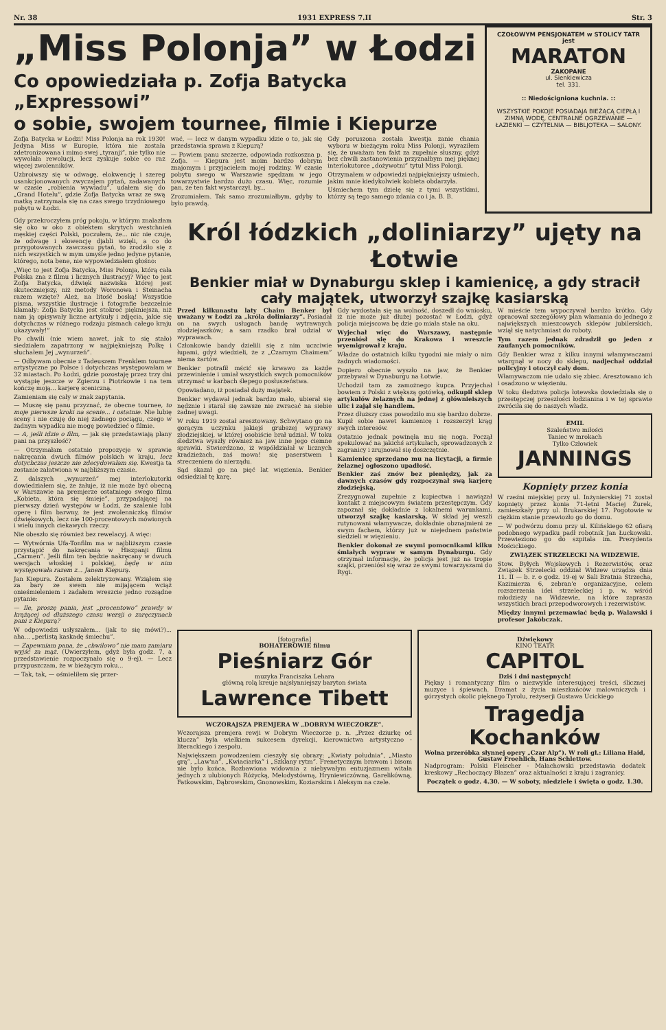Nr. 38 1931 EXPRESS 7.II Str. 3
„Miss Polonja” w Łodzi
Co opowiedziała p. Zofja Batycka „Expressowi”
o sobie, swojem tournee, filmie i Kiepurze
Zofja Batycka w Łodzi! Miss Polonja na rok 1930! Jedyna Miss w Europie, która nie została zdetronizowana i mimo swej „tyranji”, nie tylko nie wywołała rewolucji, lecz zyskuje sobie co raz więcej zwolenników.
Uzbroiwszy się w odwagę, elokwencję i szereg usankcjonowanych zwyczajem pytań, zadawanych w czasie „robienia wywiadu”, udałem się do „Grand Hotelu”, gdzie Zofja Batycka wraz ze swą matką zatrzymała się na czas swego trzydniowego pobytu w Łodzi.
wać, — lecz w danym wypadku idzie o to, jak się przedstawia sprawa z Kiepurą?
— Powiem panu szczerze, odpowiada rozkoszna p. Zofja. — Kiepura jest moim bardzo dobrym znajomym i przyjacielem mojej rodziny. W czasie pobytu swego w Warszawie spędzam w jego towarzystwie bardzo dużo czasu. Więc, rozumie pan, że ten fakt wystarczył, by...
Zrozumiałem. Tak samo zrozumiałbym, gdyby to było prawdą.
Gdy poruszona została kwestja zanie chania wyboru w bieżącym roku Miss Polonji, wyraziłem się, że uważam ten fakt za zupełnie słuszny, gdyż bez chwili zastanowienia przyznałbym mej pięknej interlokutorce „dożywotni” tytuł Miss Polonji.
Otrzymałem w odpowiedzi najpiękniejszy uśmiech, jakim mnie kiedykolwiek kobieta obdarzyła.
Uśmiechem tym dzielę się z tymi wszystkimi, którzy są tego samego zdania co i ja. B. B.
CZOŁOWYM PENSJONATEM w STOLICY TATR jest
MARATON
ZAKOPANE
ul. Sienkiewicza
tel. 331.
:: Niedościgniona kuchnia. ::
WSZYSTKIE POKOJE POSIADAJA BIEŻĄCĄ CIEPŁĄ I ZIMNĄ WODĘ, CENTRALNE OGRZEWANIE — ŁAZIENKI — CZYTELNIA — BIBLJOTEKA — SALONY.
Gdy przekroczyłem próg pokoju, w którym znalazłam się oko w oko z obiektem skrytych westchnień męskiej części Polski, poczułem, że... nic nie czuje, że odwagę i elowencję djabli wzięli, a co do przygotowanych zawczasu pytań, to zrodziło się z nich wszystkich w mym umyśle jedno jedyne pytanie, którego, nota bene, nie wypowiedziałem głośno:
„Więc to jest Zofja Batycka, Miss Polonja, którą cała Polska zna z filmu i licznych ilustracyj? Więc to jest Zofja Batycka, dźwięk nazwiska której jest skuteczniejszy, niż metody Woronowa i Steinacha razem wzięte? Ależ, na litość boską! Wszystkie pisma, wszystkie ilustracje i fotografie bezczelnie kłamały: Zofja Batycka jest stokroć piękniejsza, niż nam ją opisywały liczne artykuły i zdjęcia, jakie się dotychczas w różnego rodzaju pismach całego kraju ukazywały!”
Po chwili (nie wiem nawet, jak to się stało) siedziałem zapatrzony w najpiękniejszą Polkę i słuchałem Jej „wynurzeń”.
— Odbywam obecnie z Tadeuszem Frenklem tournee artystyczne po Polsce i dotychczas występowałam w 32 miastach. Po Łodzi, gdzie pozostaję przez trzy dni wystąpię jeszcze w Zgierzu i Piotrkowie i na tem kończę moją... karjerę sceniczną.
Zamieniam się cały w znak zapytania.
— Muszę się panu przyznać, że obecne tournee, to moje pierwsze kroki na scenie... i ostatnie. Nie lubię sceny i nie czuję do niej żadnego pociągu, czego w żadnym wypadku nie mogę powiedzieć o filmie.
— A, jeśli idzie o film, — jak się przedstawiają plany pani na przyszłość?
— Otrzymałam ostatnio propozycje w sprawie nakręcania dwuch filmów polskich w kraju, lecz dotychczas jeszcze nie zdecydowałam się. Kwestja ta zostanie załatwiona w najbliższym czasie.
Z dalszych „wynurzeń” mej interlokutorki dowiedziałem się, że żałuje, iż nie może być obecną w Warszawie na premjerze ostatniego swego filmu „Kobieta, która się śmieje”, przypadającej na pierwszy dzień występów w Łodzi, że szalenie lubi operę i film barwny, że jest zwolenniczką filmów dźwiękowych, lecz nie 100-procentowych mówionych i wielu innych ciekawych rzeczy.
Nie obeszło się również bez rewelacyj. A więc:
— Wytwórnia Ufa-Tonfilm ma w najbliższym czasie przystąpić do nakręcania w Hiszpanji filmu „Carmen”. Jeśli film ten będzie nakręcany w dwuch wersjach włoskiej i polskiej, będę w nim występowała razem z... Janem Kiepurą.
Jan Kiepura. Zostałem zelektryzowany. Wziąłem się za bary ze swem nie mijającem wciąż onieśmieleniem i zadałem wreszcie jedno rozsądne pytanie:
— Ile, proszę pania, jest „procentowo” prawdy w krążącej od dłuższego czasu wersji o zaręczynach pani z Kiepurą?
W odpowiedzi usłyszałem... (jak to się mówi?)... aha... „perlistą kaskadę śmiechu”.
— Zapewniam pana, że „chwilowo” nie mam zamiaru wyjść za mąż. (Uwierzyłem, gdyż była godz. 7, a przedstawienie rozpoczynało się o 9-ej). — Lecz przypuszczam, że w bieżącym roku...
— Tak, tak, — ośmieliłem się przer-
Król łódzkich „doliniarzy” ujęty na Łotwie
Benkier miał w Dynaburgu sklep i kamienicę, a gdy stracił cały majątek, utworzył szajkę kasiarską
Przed kilkunastu laty Chaim Benker był uważany w Łodzi za „króla doliniarzy”. Posiadał on na swych usługach bandę wytrawnych złodziejaszków; a sam rzadko brał udział w wyprawach.
Członkowie bandy dzielili się z nim uczciwie łupami, gdyż wiedzieli, że z „Czarnym Chaimem” niema żartów.
Benkier potrafił mścić się krwawo za każde przewinienie i umiał wszystkich swych pomocników utrzymać w karbach ślepego posłuszeństwa.
Opowiadano, iż posiadał duży majątek.
Benkier wydawał jednak bardzo mało, ubierał się nędznie i starał się zawsze nie zwracać na siebie żadnej uwagi.
W roku 1919 został aresztowany. Schwytano go na gorącym uczynku jakiejś grubszej wyprawy złodziejskiej, w której osobiście brał udział. W toku śledztwa wyszły również na jaw inne jego ciemne sprawki. Stwierdzono, iż współdziałał w licznych kradzieżach, zaś mowa! się paserstwem i streczeniem do nierządu.
Sąd skazał go na pięć lat więzienia. Benkier odsiedział tę karę.
Gdy wydostała się na wolność, doszedł do wniosku, iż nie może już dłużej pozostać w Łodzi, gdyż policja miejscowa bę dzie go miała stale na oku.
Wyjechał więc do Warszawy, następnie przeniósł się do Krakowa i wreszcie wyemigrował z kraju.
Władze do ostatnich kilku tygodni nie miały o nim żadnych wiadomości.
Dopiero obecnie wyszło na jaw, że Benkier przebywał w Dynaburgu na Łotwie.
Uchodził tam za zamożnego kupca. Przyjechał bowiem z Polski z większą gotówką, odkupił sklep artykułów żelaznych na jednej z głównieiszych ulic i zajął się handlem.
Przez dłuższy czas powodziło mu się bardzo dobrze. Kupił sobie nawet kamienicę i rozszerzył krąg swych interesów.
Ostatnio jednak powinęła mu się noga. Począł spekulować na jakichś artykułach, sprowadzonych z zagranicy i zrujnował się doszczętnie.
Kamienicę sprzedano mu na licytacji, a firmie żelaznej ogłoszono upadłość.
Benkier zaś znów bez pieniędzy, jak za dawnych czasów gdy rozpoczynał swą karjerę złodziejską.
Zrezygnował zupełnie z kupiectwa i nawiązał kontakt z miejscowym światem przestępczym. Gdy zapoznał się dokładnie z lokalnemi warunkami, utworzył szajkę kasiarską. W skład jej weszli rutynowani włamywacze, dokładnie obznajmieni ze swym fachem, którzy już w niejednem państwie siedzieli w więzieniu.
Benkier dokonał ze swymi pomocnikami kilku śmiałych wypraw w samym Dynaburgu. Gdy otrzymał informacje, że policja jest już na tropie szajki, przeniósł się wraz ze swymi towarzyszami do Rygi.
W mieście tem wypoczywał bardzo krótko. Gdy opracował szczegółowy plan włamania do jednego z największych mieszcowych sklepów jubilerskich, wziął się natychmiast do roboty.
Tym razem jednak zdradził go jeden z zaufanych pomocników.
Gdy Benkier wraz z kilku innymi włamywaczami wtargnął w nocy do sklepu, nadjechał oddział policyjny i otoczył cały dom.
Włamywaczom nie udało się zbiec. Aresztowano ich i osadzono w więzieniu.
W toku śledztwa policja łotewska dowiedziała się o przestępczej przeszłości łodzianina i w tej sprawie zwróciła się do naszych władz.
EMIL
Szaleństwo miłości
Taniec w mrokach
Tylko Człowiek
JANNINGS
Kopnięty przez konia
W rzeźni miejskiej przy ul. Inżynierskiej 71 został kopnięty przez konia 71-letni Maciej Żurek, zamieszkały przy ul. Brukarskiej 17. Pogotowie w ciężkim stanie przewiozło go do domu.
— W podwórzu domu przy ul. Kilińskiego 62 ofiarą podobnego wypadku padł robotnik Jan Łuckowski. Przewieziono go do szpitala im. Prezydenta Mościckiego.
ZWIĄZEK STRZELECKI NA WIDZEWIE.
Stow. Byłych Wojskowych i Rezerwistów, oraz Związek Strzelecki oddział Widzew urządza dnia 11. II — b. r. o godz. 19-ej w Sali Bratnia Strzecha, Kazimierza 6, zebran'e organizacyjne, celem rozszerzenia idei strzeleckiej i p. w. wśród młodzieży na Widzewie, na które zaprasza wszystkich braci przepodworowych i rezerwistów.
Między innymi przemawiać będą p. Walawski i profesor Jakóbczak.
[fotografia]
BOHATEROWIE filmu
Pieśniarz Gór
muzyka Franciszka Lehara
główną rolą kreuje najsłynniejszy baryton świata
Lawrence Tibett
WCZORAJSZA PREMJERA W „DOBRYM WIECZORZE”.
Wczorajsza premjera rewji w Dobrym Wieczorze p. n. „Przez dziurkę od klucza” była wielkiem sukcesem dyrekcji, kierownictwa artystyczno - literackiego i zespołu.
Największem powodzeniem cieszyły się obrazy: „Kwiaty południa”, „Miasto grą”, „Law'na”, „Kwiaciarka” i „Szklany rytm”. Frenetycznym brawom i bisom nie było końca. Rozbawiona widownia z niebywałym entuzjazmem witała jednych z ulubionych Różycką, Melodystówną, Hryniewiczówną, Garelikówną, Fatkowskim, Dąbrowskim, Gnonowskim, Koziarskim i Aleksym na czele.
Dźwiękowy
KINO TEATR
CAPITOL
Dziś i dni następnych!
Piękny i romantyczny film o niezwykle interesującej treści, ślicznej muzyce i śpiewach. Dramat z życia mieszkańców malowniczych i górzystych okolic pięknego Tyrolu, reżyserji Gustawa Ucickiego
Tragedja Kochanków
Wolna przeróbka słynnej opery „Czar Alp”). W roli gł.: Liliana Haid, Gustaw Froehlich, Hans Schlettow.
Nadprogram: Polski Fleischer - Małachowski przedstawia dodatek kreskowy „Rechoczący Błazen” oraz aktualności z kraju i zagranicy.
Początek o godz. 4.30. — W soboty, niedziele i święta o godz. 1.30.